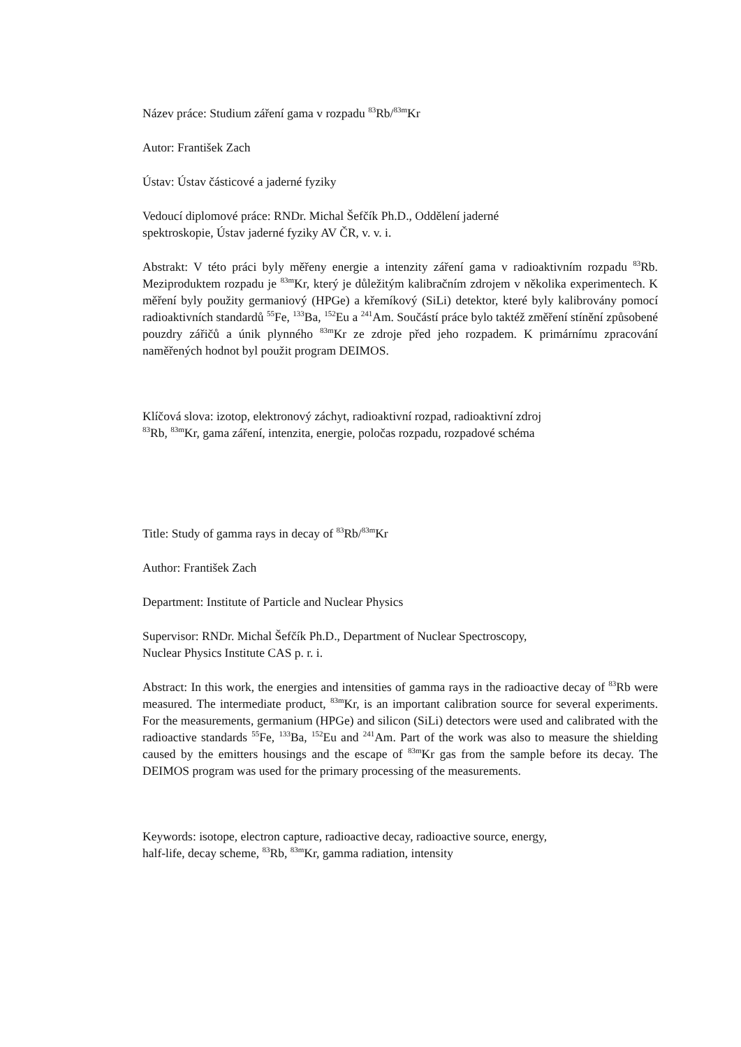Název práce: Studium záření gama v rozpadu <sup>83</sup>Rb/<sup>83m</sup>Kr
Autor: František Zach
Ústav: Ústav částicové a jaderné fyziky
Vedoucí diplomové práce: RNDr. Michal Šefčík Ph.D., Oddělení jaderné
spektroskopie, Ústav jaderné fyziky AV ČR, v. v. i.
Abstrakt: V této práci byly měřeny energie a intenzity záření gama v radioaktivním rozpadu <sup>83</sup>Rb. Meziproduktem rozpadu je <sup>83m</sup>Kr, který je důležitým kalibračním zdrojem v několika experimentech. K měření byly použity germaniový (HPGe) a křemíkový (SiLi) detektor, které byly kalibrovány pomocí radioaktivních standardů <sup>55</sup>Fe, <sup>133</sup>Ba, <sup>152</sup>Eu a <sup>241</sup>Am. Součástí práce bylo taktéž změření stínění způsobené pouzdry zářičů a únik plynného <sup>83m</sup>Kr ze zdroje před jeho rozpadem. K primárnímu zpracování naměřených hodnot byl použit program DEIMOS.
Klíčová slova: izotop, elektronový záchyt, radioaktivní rozpad, radioaktivní zdroj
<sup>83</sup>Rb, <sup>83m</sup>Kr, gama záření, intenzita, energie, poločas rozpadu, rozpadové schéma
Title: Study of gamma rays in decay of <sup>83</sup>Rb/<sup>83m</sup>Kr
Author: František Zach
Department: Institute of Particle and Nuclear Physics
Supervisor: RNDr. Michal Šefčík Ph.D., Department of Nuclear Spectroscopy,
Nuclear Physics Institute CAS p. r. i.
Abstract: In this work, the energies and intensities of gamma rays in the radioactive decay of <sup>83</sup>Rb were measured. The intermediate product, <sup>83m</sup>Kr, is an important calibration source for several experiments. For the measurements, germanium (HPGe) and silicon (SiLi) detectors were used and calibrated with the radioactive standards <sup>55</sup>Fe, <sup>133</sup>Ba, <sup>152</sup>Eu and <sup>241</sup>Am. Part of the work was also to measure the shielding caused by the emitters housings and the escape of <sup>83m</sup>Kr gas from the sample before its decay. The DEIMOS program was used for the primary processing of the measurements.
Keywords: isotope, electron capture, radioactive decay, radioactive source, energy,
half-life, decay scheme, <sup>83</sup>Rb, <sup>83m</sup>Kr, gamma radiation, intensity